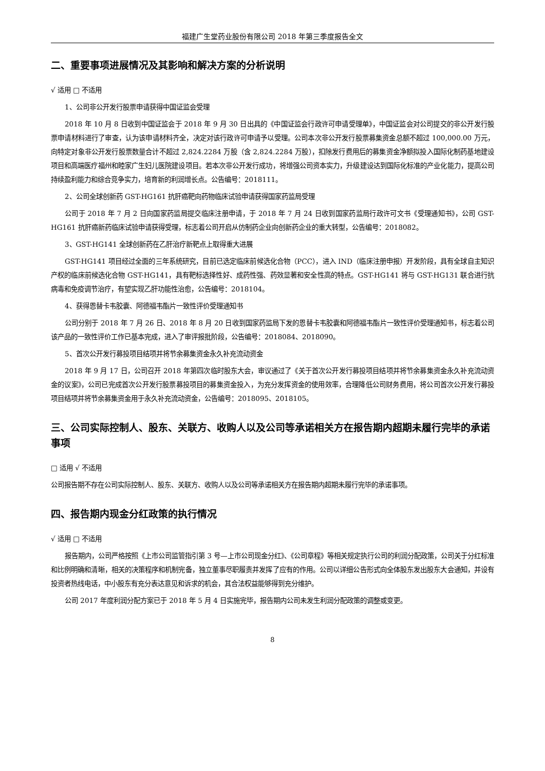福建广生堂药业股份有限公司 2018 年第三季度报告全文
二、重要事项进展情况及其影响和解决方案的分析说明
√ 适用 □ 不适用
1、公司非公开发行股票申请获得中国证监会受理
2018 年 10 月 8 日收到中国证监会于 2018 年 9 月 30 日出具的《中国证监会行政许可申请受理单》，中国证监会对公司提交的非公开发行股票申请材料进行了审查，认为该申请材料齐全，决定对该行政许可申请予以受理。公司本次非公开发行股票募集资金总额不超过 100,000.00 万元，向特定对象非公开发行股票数量合计不超过 2,824.2284 万股（含 2,824.2284 万股），扣除发行费用后的募集资金净额拟投入国际化制药基地建设项目和高端医疗福州和睦家广生妇儿医院建设项目。若本次非公开发行成功，将增强公司资本实力，升级建设达到国际化标准的产业化能力，提高公司持续盈利能力和综合竞争实力，培育新的利润增长点。公告编号：2018111。
2、公司全球创新药 GST-HG161 抗肝癌靶向药物临床试验申请获得国家药监局受理
公司于 2018 年 7 月 2 日向国家药监局提交临床注册申请，于 2018 年 7 月 24 日收到国家药监局行政许可文书《受理通知书》，公司 GST-HG161 抗肝癌新药临床试验申请获得受理，标志着公司开启从仿制药企业向创新药企业的重大转型，公告编号：2018082。
3、GST-HG141 全球创新药在乙肝治疗新靶点上取得重大进展
GST-HG141 项目经过全面的三年系统研究，目前已选定临床前候选化合物（PCC），进入 IND（临床注册申报）开发阶段，具有全球自主知识产权的临床前候选化合物 GST-HG141，具有靶标选择性好、成药性强、药效显著和安全性高的特点。GST-HG141 将与 GST-HG131 联合进行抗病毒和免疫调节治疗，有望实现乙肝功能性治愈，公告编号：2018104。
4、获得恩替卡韦胶囊、阿德福韦酯片一致性评价受理通知书
公司分别于 2018 年 7 月 26 日、2018 年 8 月 20 日收到国家药监局下发的恩替卡韦胶囊和阿德福韦酯片一致性评价受理通知书，标志着公司该产品的一致性评价工作已基本完成，进入了审评报批阶段，公告编号：2018084、2018090。
5、首次公开发行募投项目结项并将节余募集资金永久补充流动资金
2018 年 9 月 17 日，公司召开 2018 年第四次临时股东大会，审议通过了《关于首次公开发行募投项目结项并将节余募集资金永久补充流动资金的议案》，公司已完成首次公开发行股票募投项目的募集资金投入，为充分发挥资金的使用效率，合理降低公司财务费用，将公司首次公开发行募投项目结项并将节余募集资金用于永久补充流动资金，公告编号：2018095、2018105。
三、公司实际控制人、股东、关联方、收购人以及公司等承诺相关方在报告期内超期未履行完毕的承诺事项
□ 适用 √ 不适用
公司报告期不存在公司实际控制人、股东、关联方、收购人以及公司等承诺相关方在报告期内超期未履行完毕的承诺事项。
四、报告期内现金分红政策的执行情况
√ 适用 □ 不适用
报告期内，公司严格按照《上市公司监管指引第 3 号—上市公司现金分红》、《公司章程》等相关规定执行公司的利润分配政策，公司关于分红标准和比例明确和清晰，相关的决策程序和机制完备，独立董事尽职履责并发挥了应有的作用。公司以详细公告形式向全体股东发出股东大会通知，并设有投资者热线电话，中小股东有充分表达意见和诉求的机会，其合法权益能够得到充分维护。
公司 2017 年度利润分配方案已于 2018 年 5 月 4 日实施完毕，报告期内公司未发生利润分配政策的调整或变更。
8